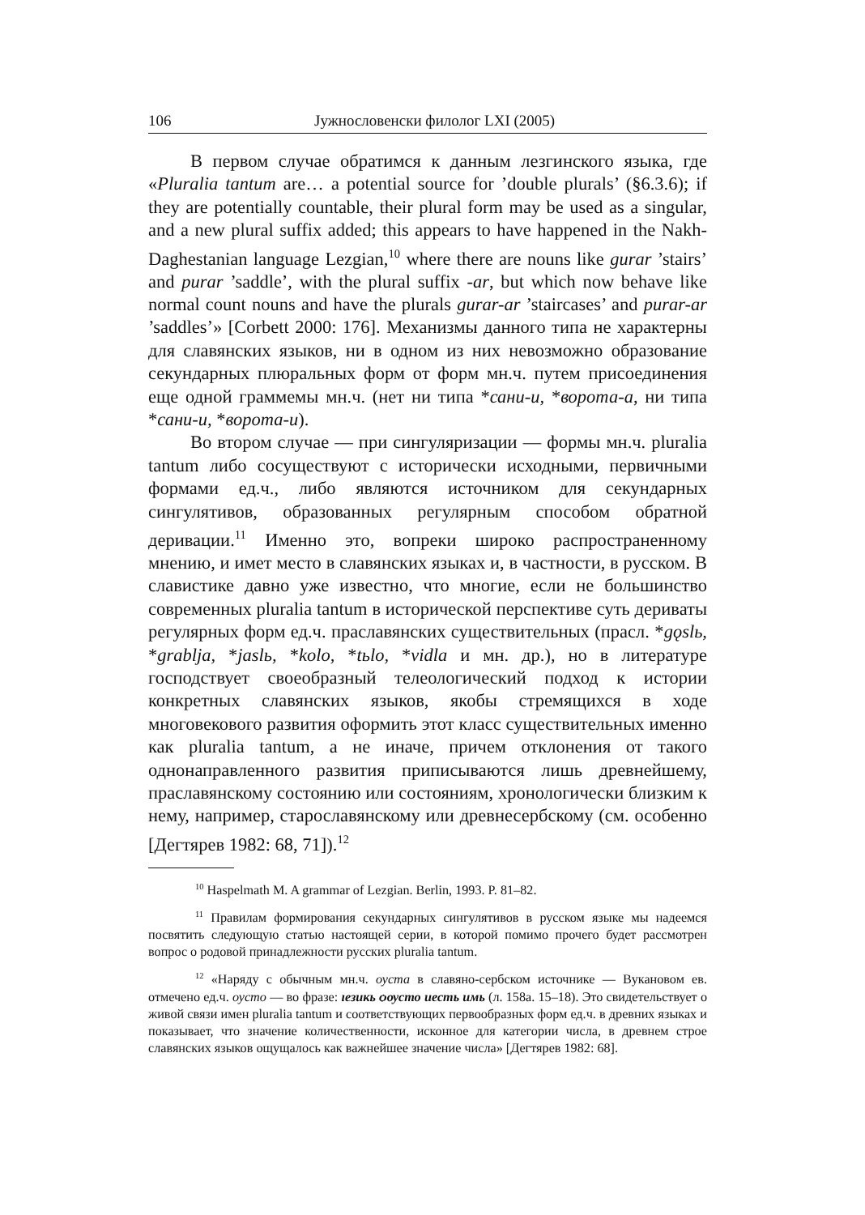106 Јужнословенски филолог LXI (2005)
В первом случае обратимся к данным лезгинского языка, где «Pluralia tantum are… a potential source for ’double plurals’ (§6.3.6); if they are potentially countable, their plural form may be used as a singular, and a new plural suffix added; this appears to have happened in the Nakh-Daghestanian language Lezgian,<sup>10</sup> where there are nouns like gurar ’stairs’ and purar ’saddle’, with the plural suffix -ar, but which now behave like normal count nouns and have the plurals gurar-ar ’staircases’ and purar-ar ’saddles’» [Corbett 2000: 176]. Механизмы данного типа не характерны для славянских языков, ни в одном из них невозможно образование секундарных плюральных форм от форм мн.ч. путем присоединения еще одной граммемы мн.ч. (нет ни типа *сани-и, *ворота-а, ни типа *сани-и, *ворота-и).
Во втором случае — при сингуляризации — формы мн.ч. pluralia tantum либо сосуществуют с исторически исходными, первичными формами ед.ч., либо являются источником для секундарных сингулятивов, образованных регулярным способом обратной деривации.<sup>11</sup> Именно это, вопреки широко распространенному мнению, и имет место в славянских языках и, в частности, в русском. В славистике давно уже известно, что многие, если не большинство современных pluralia tantum в исторической перспективе суть дериваты регулярных форм ед.ч. праславянских существительных (прасл. *gǫslь, *grablja, *jaslь, *kolo, *tьlo, *vidla и мн. др.), но в литературе господствует своеобразный телеологический подход к истории конкретных славянских языков, якобы стремящихся в ходе многовекового развития оформить этот класс существительных именно как pluralia tantum, а не иначе, причем отклонения от такого однонаправленного развития приписываются лишь древнейшему, праславянскому состоянию или состояниям, хронологически близким к нему, например, старославянскому или древнесербскому (см. особенно [Дегтярев 1982: 68, 71]).<sup>12</sup>
<sup>10</sup> Haspelmath M. A grammar of Lezgian. Berlin, 1993. P. 81–82.
<sup>11</sup> Правилам формирования секундарных сингулятивов в русском языке мы надеемся посвятить следующую статью настоящей серии, в которой помимо прочего будет рассмотрен вопрос о родовой принадлежности русских pluralia tantum.
<sup>12</sup> «Наряду с обычным мн.ч. оуста в славяно-сербском источнике — Вукановом ев. отмечено ед.ч. оусто — во фразе: ıезикь ѻѹсто иесть имь (л. 158а. 15–18). Это свидетельствует о живой связи имен pluralia tantum и соответствующих первообразных форм ед.ч. в древних языках и показывает, что значение количественности, исконное для категории числа, в древнем строе славянских языков ощущалось как важнейшее значение числа» [Дегтярев 1982: 68].